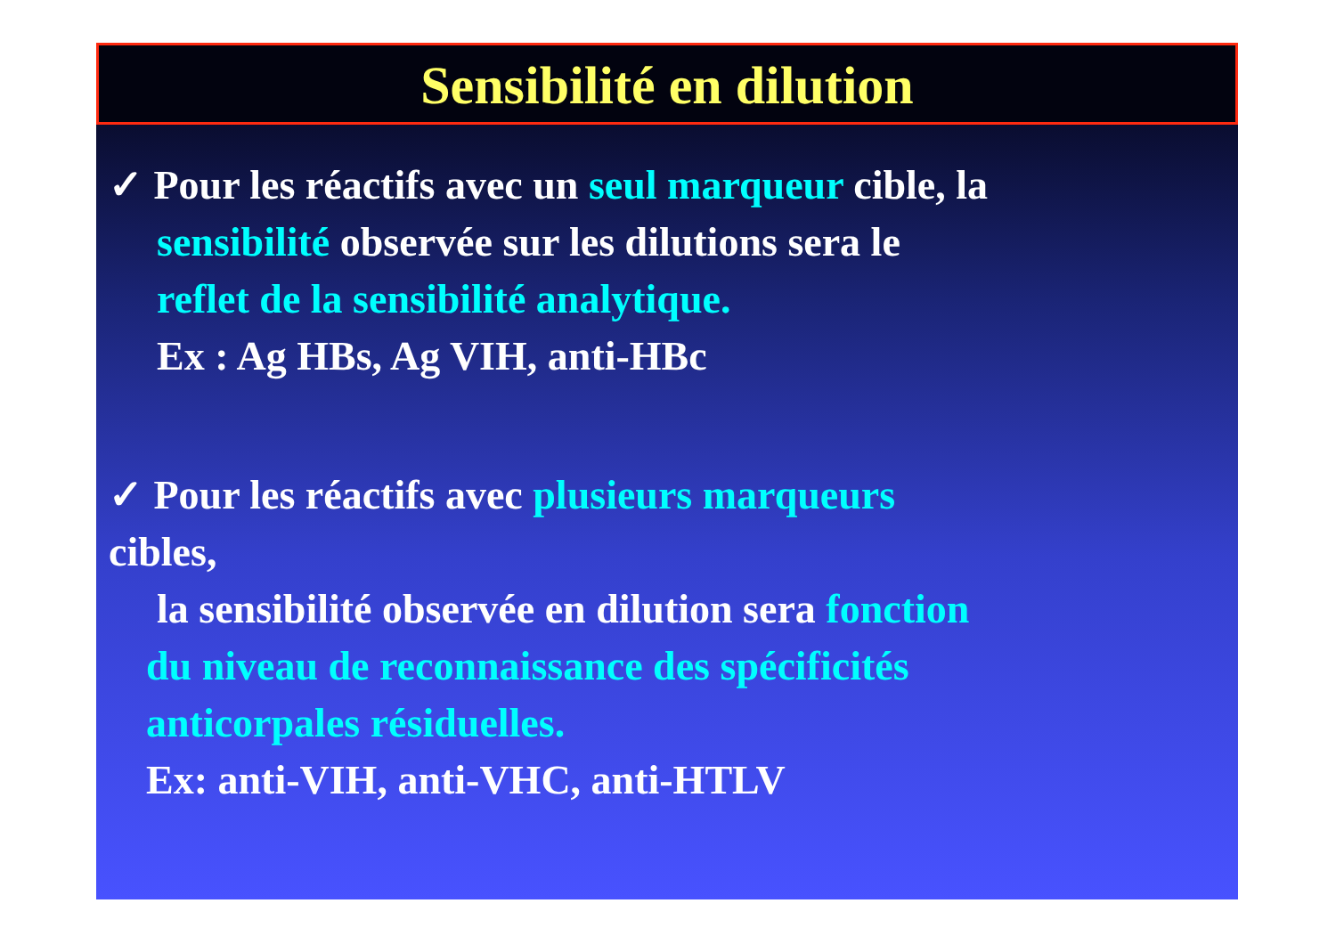Sensibilité en dilution
✓ Pour les réactifs avec un seul marqueur cible, la
sensibilité observée sur les dilutions sera le
reflet de la sensibilité analytique.
Ex : Ag HBs, Ag VIH, anti-HBc
✓ Pour les réactifs avec plusieurs marqueurs
cibles,
la sensibilité observée en dilution sera fonction
du niveau de reconnaissance des spécificités
anticorpales résiduelles.
Ex: anti-VIH, anti-VHC, anti-HTLV